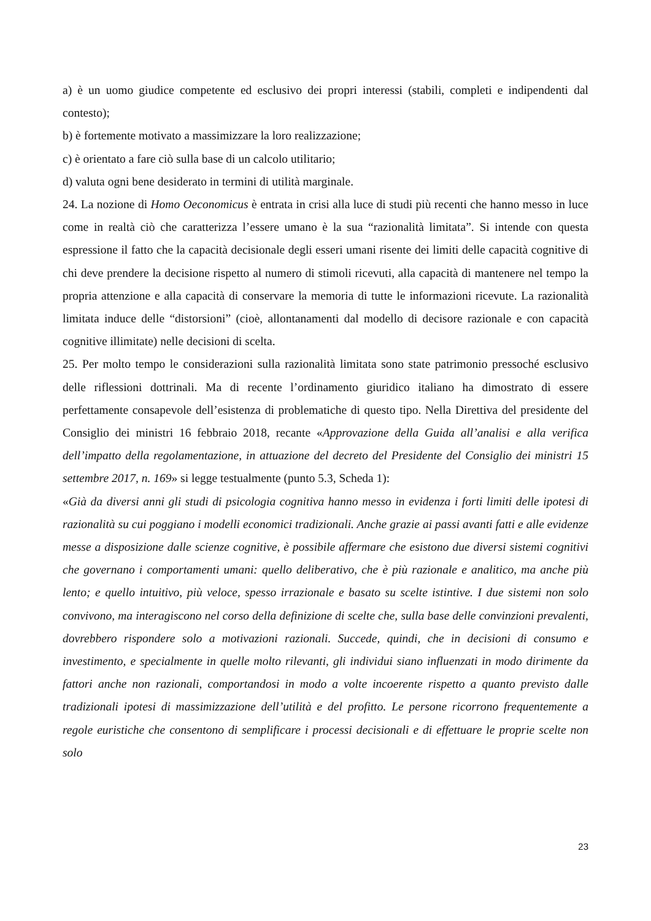a) è un uomo giudice competente ed esclusivo dei propri interessi (stabili, completi e indipendenti dal contesto);
b) è fortemente motivato a massimizzare la loro realizzazione;
c) è orientato a fare ciò sulla base di un calcolo utilitario;
d) valuta ogni bene desiderato in termini di utilità marginale.
24. La nozione di Homo Oeconomicus è entrata in crisi alla luce di studi più recenti che hanno messo in luce come in realtà ciò che caratterizza l’essere umano è la sua “razionalità limitata”. Si intende con questa espressione il fatto che la capacità decisionale degli esseri umani risente dei limiti delle capacità cognitive di chi deve prendere la decisione rispetto al numero di stimoli ricevuti, alla capacità di mantenere nel tempo la propria attenzione e alla capacità di conservare la memoria di tutte le informazioni ricevute. La razionalità limitata induce delle “distorsioni” (cioè, allontanamenti dal modello di decisore razionale e con capacità cognitive illimitate) nelle decisioni di scelta.
25. Per molto tempo le considerazioni sulla razionalità limitata sono state patrimonio pressoché esclusivo delle riflessioni dottrinali. Ma di recente l’ordinamento giuridico italiano ha dimostrato di essere perfettamente consapevole dell’esistenza di problematiche di questo tipo. Nella Direttiva del presidente del Consiglio dei ministri 16 febbraio 2018, recante «Approvazione della Guida all’analisi e alla verifica dell’impatto della regolamentazione, in attuazione del decreto del Presidente del Consiglio dei ministri 15 settembre 2017, n. 169» si legge testualmente (punto 5.3, Scheda 1):
«Già da diversi anni gli studi di psicologia cognitiva hanno messo in evidenza i forti limiti delle ipotesi di razionalità su cui poggiano i modelli economici tradizionali. Anche grazie ai passi avanti fatti e alle evidenze messe a disposizione dalle scienze cognitive, è possibile affermare che esistono due diversi sistemi cognitivi che governano i comportamenti umani: quello deliberativo, che è più razionale e analitico, ma anche più lento; e quello intuitivo, più veloce, spesso irrazionale e basato su scelte istintive. I due sistemi non solo convivono, ma interagiscono nel corso della definizione di scelte che, sulla base delle convinzioni prevalenti, dovrebbero rispondere solo a motivazioni razionali. Succede, quindi, che in decisioni di consumo e investimento, e specialmente in quelle molto rilevanti, gli individui siano influenzati in modo dirimente da fattori anche non razionali, comportandosi in modo a volte incoerente rispetto a quanto previsto dalle tradizionali ipotesi di massimizzazione dell’utilità e del profitto. Le persone ricorrono frequentemente a regole euristiche che consentono di semplificare i processi decisionali e di effettuare le proprie scelte non solo
23